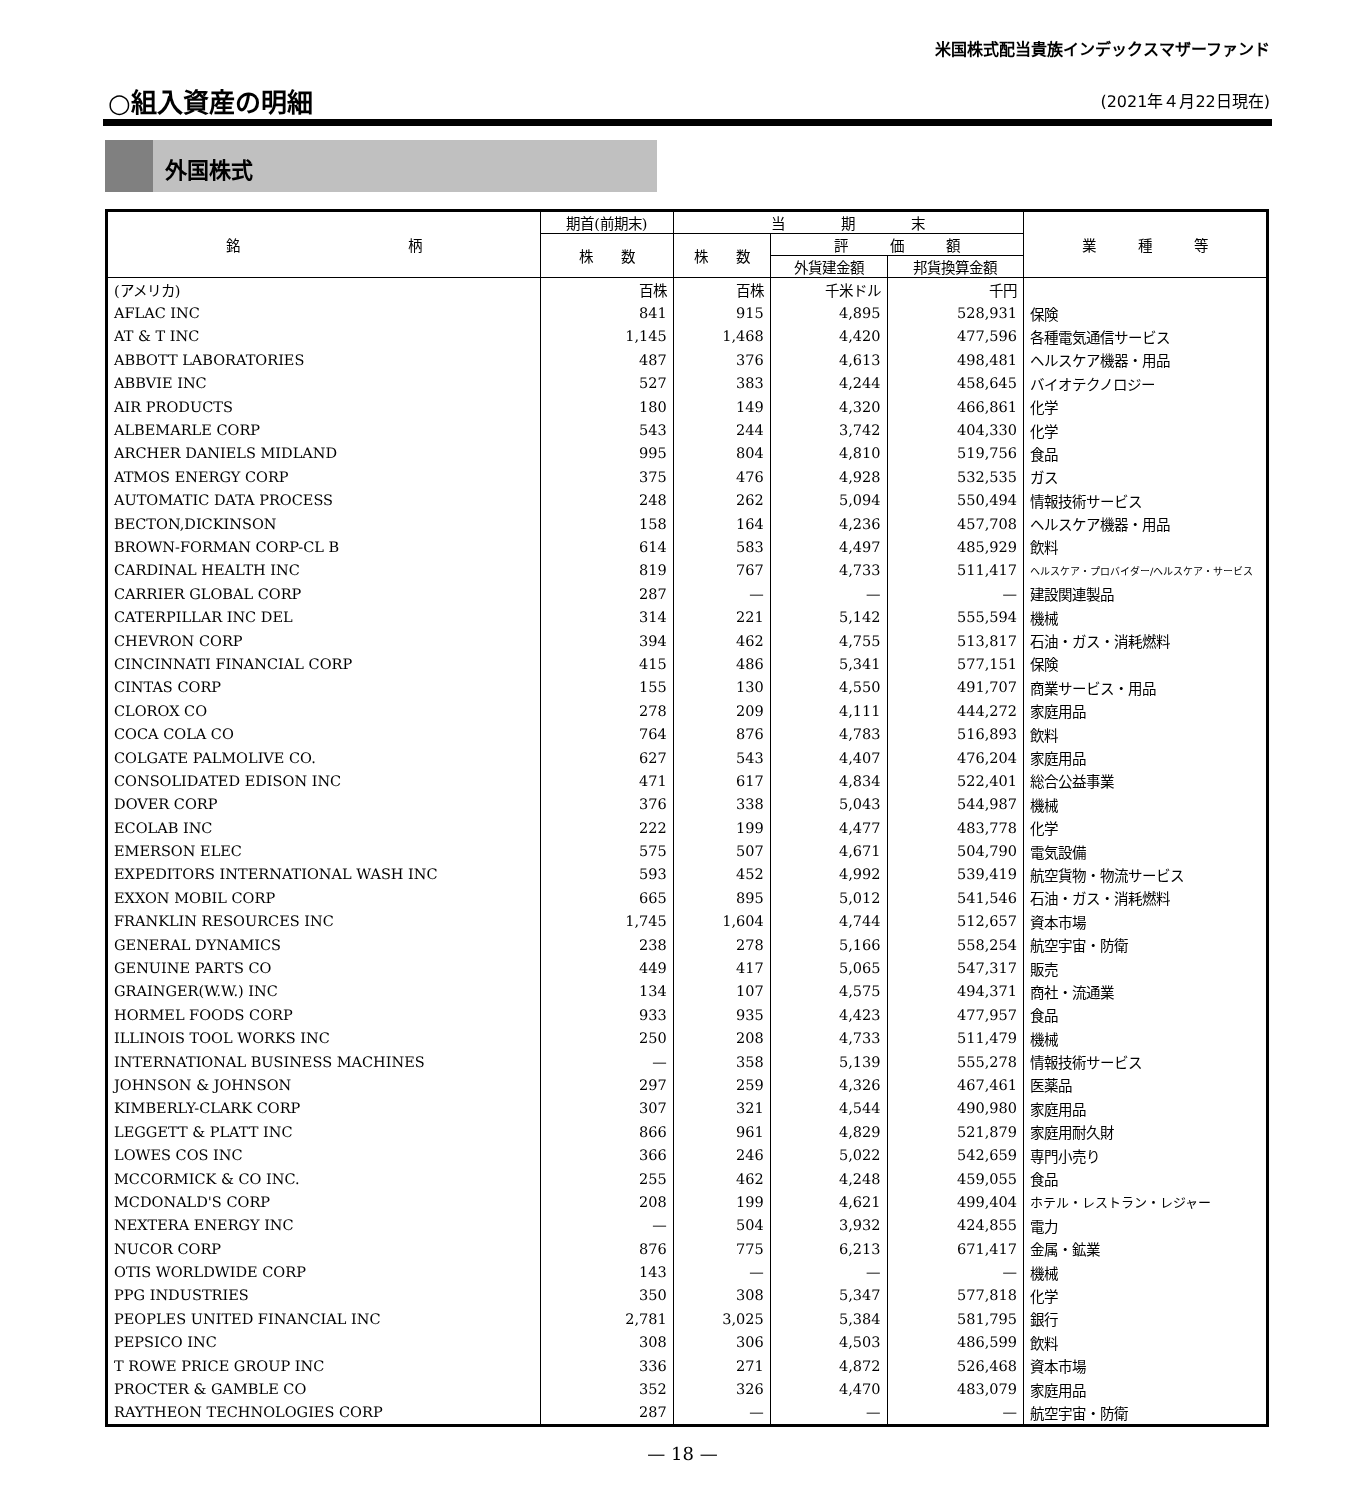米国株式配当貴族インデックスマザーファンド
○組入資産の明細 (2021年４月22日現在)
外国株式
| 銘 柄 | 期首(前期末) | 当 期 末 | | | 業 種 等 |
| --- | --- | --- | --- | --- | --- |
| | 株 数 | 株 数 | 評 価 額 | | |
| | | | 外貨建金額 | 邦貨換算金額 | |
| (アメリカ) | 百株 | 百株 | 千米ドル | 千円 | |
| AFLAC INC | 841 | 915 | 4,895 | 528,931 | 保険 |
| AT & T INC | 1,145 | 1,468 | 4,420 | 477,596 | 各種電気通信サービス |
| ABBOTT LABORATORIES | 487 | 376 | 4,613 | 498,481 | ヘルスケア機器・用品 |
| ABBVIE INC | 527 | 383 | 4,244 | 458,645 | バイオテクノロジー |
| AIR PRODUCTS | 180 | 149 | 4,320 | 466,861 | 化学 |
| ALBEMARLE CORP | 543 | 244 | 3,742 | 404,330 | 化学 |
| ARCHER DANIELS MIDLAND | 995 | 804 | 4,810 | 519,756 | 食品 |
| ATMOS ENERGY CORP | 375 | 476 | 4,928 | 532,535 | ガス |
| AUTOMATIC DATA PROCESS | 248 | 262 | 5,094 | 550,494 | 情報技術サービス |
| BECTON,DICKINSON | 158 | 164 | 4,236 | 457,708 | ヘルスケア機器・用品 |
| BROWN-FORMAN CORP-CL B | 614 | 583 | 4,497 | 485,929 | 飲料 |
| CARDINAL HEALTH INC | 819 | 767 | 4,733 | 511,417 | ヘルスケア・プロバイダー/ヘルスケア・サービス |
| CARRIER GLOBAL CORP | 287 | — | — | — | 建設関連製品 |
| CATERPILLAR INC DEL | 314 | 221 | 5,142 | 555,594 | 機械 |
| CHEVRON CORP | 394 | 462 | 4,755 | 513,817 | 石油・ガス・消耗燃料 |
| CINCINNATI FINANCIAL CORP | 415 | 486 | 5,341 | 577,151 | 保険 |
| CINTAS CORP | 155 | 130 | 4,550 | 491,707 | 商業サービス・用品 |
| CLOROX CO | 278 | 209 | 4,111 | 444,272 | 家庭用品 |
| COCA COLA CO | 764 | 876 | 4,783 | 516,893 | 飲料 |
| COLGATE PALMOLIVE CO. | 627 | 543 | 4,407 | 476,204 | 家庭用品 |
| CONSOLIDATED EDISON INC | 471 | 617 | 4,834 | 522,401 | 総合公益事業 |
| DOVER CORP | 376 | 338 | 5,043 | 544,987 | 機械 |
| ECOLAB INC | 222 | 199 | 4,477 | 483,778 | 化学 |
| EMERSON ELEC | 575 | 507 | 4,671 | 504,790 | 電気設備 |
| EXPEDITORS INTERNATIONAL WASH INC | 593 | 452 | 4,992 | 539,419 | 航空貨物・物流サービス |
| EXXON MOBIL CORP | 665 | 895 | 5,012 | 541,546 | 石油・ガス・消耗燃料 |
| FRANKLIN RESOURCES INC | 1,745 | 1,604 | 4,744 | 512,657 | 資本市場 |
| GENERAL DYNAMICS | 238 | 278 | 5,166 | 558,254 | 航空宇宙・防衛 |
| GENUINE PARTS CO | 449 | 417 | 5,065 | 547,317 | 販売 |
| GRAINGER(W.W.) INC | 134 | 107 | 4,575 | 494,371 | 商社・流通業 |
| HORMEL FOODS CORP | 933 | 935 | 4,423 | 477,957 | 食品 |
| ILLINOIS TOOL WORKS INC | 250 | 208 | 4,733 | 511,479 | 機械 |
| INTERNATIONAL BUSINESS MACHINES | — | 358 | 5,139 | 555,278 | 情報技術サービス |
| JOHNSON & JOHNSON | 297 | 259 | 4,326 | 467,461 | 医薬品 |
| KIMBERLY-CLARK CORP | 307 | 321 | 4,544 | 490,980 | 家庭用品 |
| LEGGETT & PLATT INC | 866 | 961 | 4,829 | 521,879 | 家庭用耐久財 |
| LOWES COS INC | 366 | 246 | 5,022 | 542,659 | 専門小売り |
| MCCORMICK & CO INC. | 255 | 462 | 4,248 | 459,055 | 食品 |
| MCDONALD'S CORP | 208 | 199 | 4,621 | 499,404 | ホテル・レストラン・レジャー |
| NEXTERA ENERGY INC | — | 504 | 3,932 | 424,855 | 電力 |
| NUCOR CORP | 876 | 775 | 6,213 | 671,417 | 金属・鉱業 |
| OTIS WORLDWIDE CORP | 143 | — | — | — | 機械 |
| PPG INDUSTRIES | 350 | 308 | 5,347 | 577,818 | 化学 |
| PEOPLES UNITED FINANCIAL INC | 2,781 | 3,025 | 5,384 | 581,795 | 銀行 |
| PEPSICO INC | 308 | 306 | 4,503 | 486,599 | 飲料 |
| T ROWE PRICE GROUP INC | 336 | 271 | 4,872 | 526,468 | 資本市場 |
| PROCTER & GAMBLE CO | 352 | 326 | 4,470 | 483,079 | 家庭用品 |
| RAYTHEON TECHNOLOGIES CORP | 287 | — | — | — | 航空宇宙・防衛 |
— 18 —